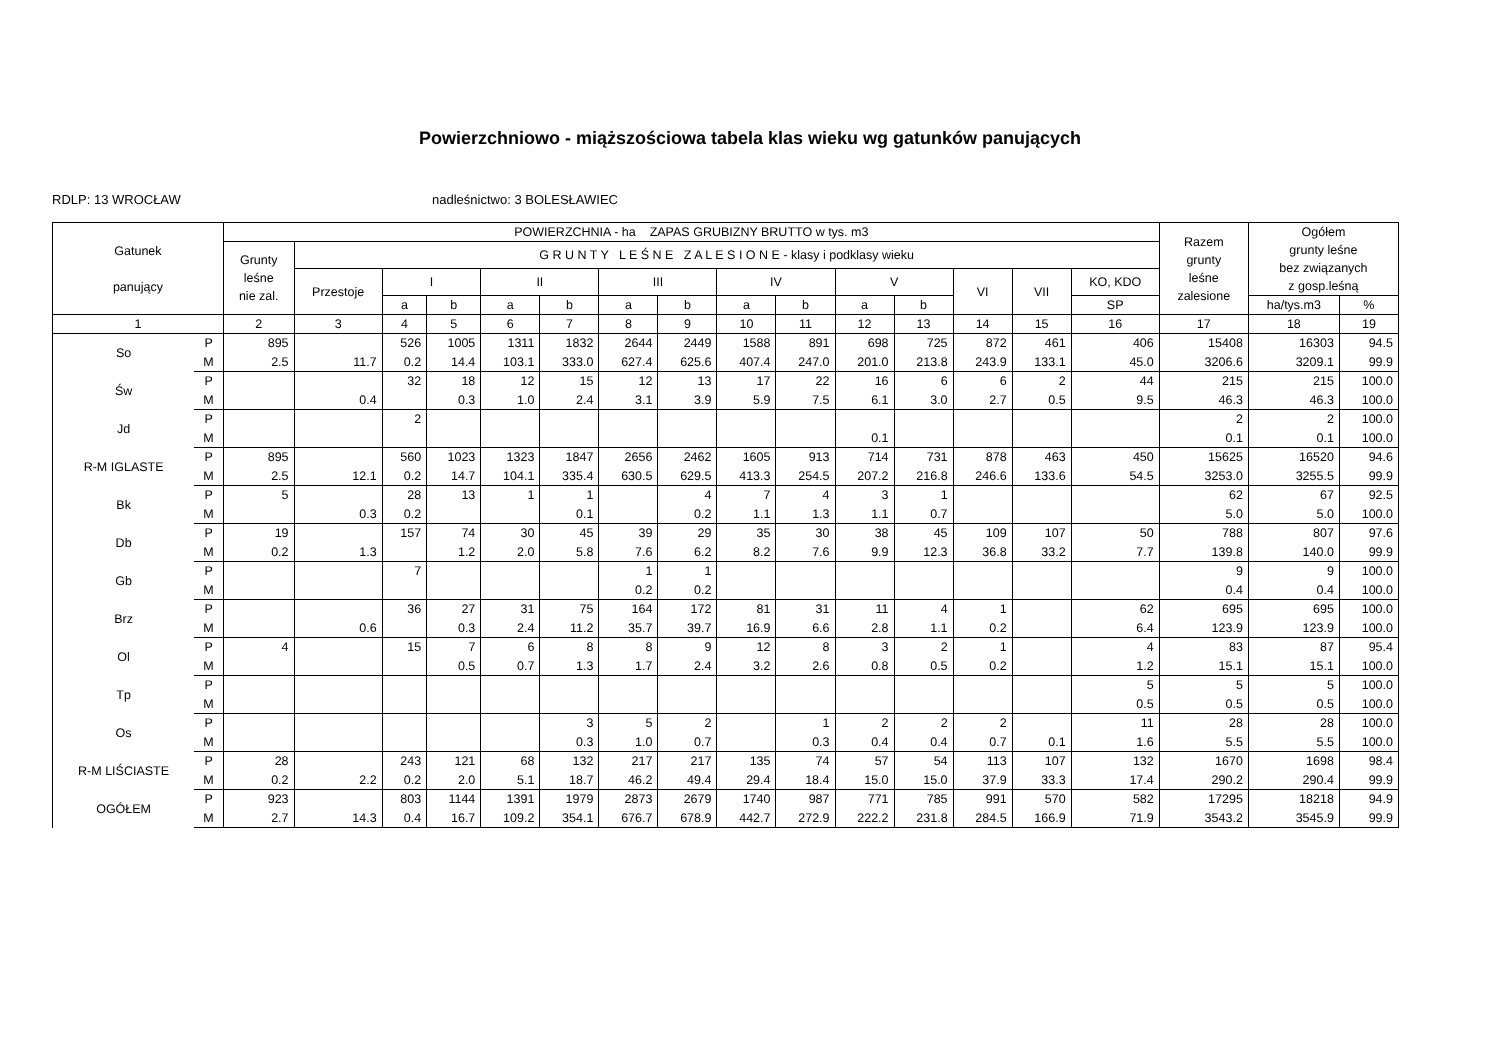Powierzchniowo - miąższościowa tabela klas wieku wg gatunków panujących
RDLP: 13 WROCŁAW nadleśnictwo: 3 BOLESŁAWIEC
| Gatunek panujący | | POWIERZCHNIA - ha ZAPAS GRUBIZNY BRUTTO w tys. m3 | | | | | | | | | | | | | | | Razem grunty leśne zalesione | Ogółem grunty leśne bez związanych z gosp.leśną | |
| --- | --- | --- | --- | --- | --- | --- | --- | --- | --- | --- | --- | --- | --- | --- | --- | --- | --- | --- | --- |
| | | Grunty leśne nie zal. | G R U N T Y L E Ś N E Z A L E S I O N E - klasy i podklasy wieku | | | | | | | | | | | | | | | | |
| | | | Przestoje | I | | II | | III | | IV | | V | | VI | VII | KO, KDO | | | |
| | | | | a | b | a | b | a | b | a | b | a | b | | | SP | | ha/tys.m3 | % |
| 1 | | 2 | 3 | 4 | 5 | 6 | 7 | 8 | 9 | 10 | 11 | 12 | 13 | 14 | 15 | 16 | 17 | 18 | 19 |
| So | P | 895 | | 526 | 1005 | 1311 | 1832 | 2644 | 2449 | 1588 | 891 | 698 | 725 | 872 | 461 | 406 | 15408 | 16303 | 94.5 |
| | M | 2.5 | 11.7 | 0.2 | 14.4 | 103.1 | 333.0 | 627.4 | 625.6 | 407.4 | 247.0 | 201.0 | 213.8 | 243.9 | 133.1 | 45.0 | 3206.6 | 3209.1 | 99.9 |
| Św | P | | | 32 | 18 | 12 | 15 | 12 | 13 | 17 | 22 | 16 | 6 | 6 | 2 | 44 | 215 | 215 | 100.0 |
| | M | | 0.4 | | 0.3 | 1.0 | 2.4 | 3.1 | 3.9 | 5.9 | 7.5 | 6.1 | 3.0 | 2.7 | 0.5 | 9.5 | 46.3 | 46.3 | 100.0 |
| Jd | P | | | 2 | | | | | | | | | | | | | 2 | 2 | 100.0 |
| | M | | | | | | | | | | | 0.1 | | | | | 0.1 | 0.1 | 100.0 |
| R-M IGLASTE | P | 895 | | 560 | 1023 | 1323 | 1847 | 2656 | 2462 | 1605 | 913 | 714 | 731 | 878 | 463 | 450 | 15625 | 16520 | 94.6 |
| | M | 2.5 | 12.1 | 0.2 | 14.7 | 104.1 | 335.4 | 630.5 | 629.5 | 413.3 | 254.5 | 207.2 | 216.8 | 246.6 | 133.6 | 54.5 | 3253.0 | 3255.5 | 99.9 |
| Bk | P | 5 | | 28 | 13 | 1 | 1 | | 4 | 7 | 4 | 3 | 1 | | | | 62 | 67 | 92.5 |
| | M | | 0.3 | 0.2 | | | 0.1 | | 0.2 | 1.1 | 1.3 | 1.1 | 0.7 | | | | 5.0 | 5.0 | 100.0 |
| Db | P | 19 | | 157 | 74 | 30 | 45 | 39 | 29 | 35 | 30 | 38 | 45 | 109 | 107 | 50 | 788 | 807 | 97.6 |
| | M | 0.2 | 1.3 | | 1.2 | 2.0 | 5.8 | 7.6 | 6.2 | 8.2 | 7.6 | 9.9 | 12.3 | 36.8 | 33.2 | 7.7 | 139.8 | 140.0 | 99.9 |
| Gb | P | | | 7 | | | | 1 | 1 | | | | | | | | 9 | 9 | 100.0 |
| | M | | | | | | | 0.2 | 0.2 | | | | | | | | 0.4 | 0.4 | 100.0 |
| Brz | P | | | 36 | 27 | 31 | 75 | 164 | 172 | 81 | 31 | 11 | 4 | 1 | | 62 | 695 | 695 | 100.0 |
| | M | | 0.6 | | 0.3 | 2.4 | 11.2 | 35.7 | 39.7 | 16.9 | 6.6 | 2.8 | 1.1 | 0.2 | | 6.4 | 123.9 | 123.9 | 100.0 |
| Ol | P | 4 | | 15 | 7 | 6 | 8 | 8 | 9 | 12 | 8 | 3 | 2 | 1 | | 4 | 83 | 87 | 95.4 |
| | M | | | | 0.5 | 0.7 | 1.3 | 1.7 | 2.4 | 3.2 | 2.6 | 0.8 | 0.5 | 0.2 | | 1.2 | 15.1 | 15.1 | 100.0 |
| Tp | P | | | | | | | | | | | | | | | 5 | 5 | 5 | 100.0 |
| | M | | | | | | | | | | | | | | | 0.5 | 0.5 | 0.5 | 100.0 |
| Os | P | | | | | | 3 | 5 | 2 | | 1 | 2 | 2 | 2 | | 11 | 28 | 28 | 100.0 |
| | M | | | | | | 0.3 | 1.0 | 0.7 | | 0.3 | 0.4 | 0.4 | 0.7 | 0.1 | 1.6 | 5.5 | 5.5 | 100.0 |
| R-M LIŚCIASTE | P | 28 | | 243 | 121 | 68 | 132 | 217 | 217 | 135 | 74 | 57 | 54 | 113 | 107 | 132 | 1670 | 1698 | 98.4 |
| | M | 0.2 | 2.2 | 0.2 | 2.0 | 5.1 | 18.7 | 46.2 | 49.4 | 29.4 | 18.4 | 15.0 | 15.0 | 37.9 | 33.3 | 17.4 | 290.2 | 290.4 | 99.9 |
| OGÓŁEM | P | 923 | | 803 | 1144 | 1391 | 1979 | 2873 | 2679 | 1740 | 987 | 771 | 785 | 991 | 570 | 582 | 17295 | 18218 | 94.9 |
| | M | 2.7 | 14.3 | 0.4 | 16.7 | 109.2 | 354.1 | 676.7 | 678.9 | 442.7 | 272.9 | 222.2 | 231.8 | 284.5 | 166.9 | 71.9 | 3543.2 | 3545.9 | 99.9 |